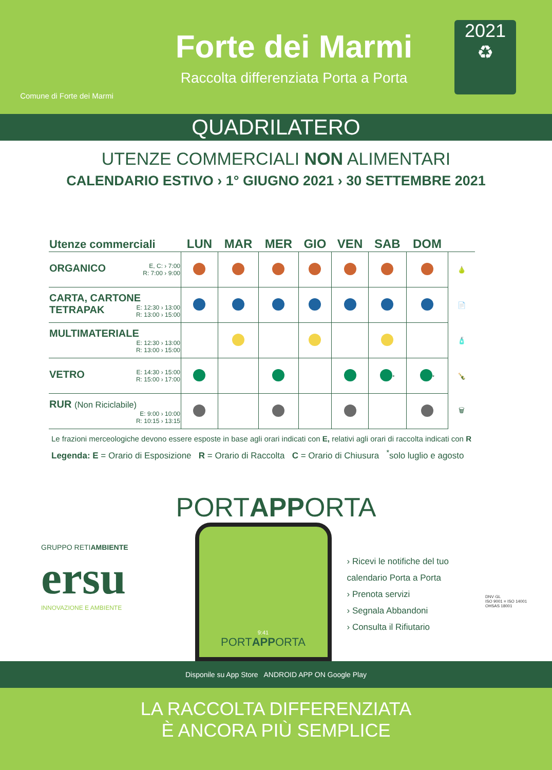Comune di Forte dei Marmi
Forte dei Marmi
Raccolta differenziata Porta a Porta
2021
♻
QUADRILATERO
UTENZE COMMERCIALI NON ALIMENTARI
CALENDARIO ESTIVO › 1° GIUGNO 2021 › 30 SETTEMBRE 2021
| Utenze commerciali | LUN | MAR | MER | GIO | VEN | SAB | DOM | |
| --- | --- | --- | --- | --- | --- | --- | --- | --- |
| ORGANICO E, C: › 7:00 R: 7:00 › 9:00 | | | | | | | | 🍐 |
| CARTA, CARTONE TETRAPAK E: 12:30 › 13:00 R: 13:00 › 15:00 | | | | | | | | 📄 |
| MULTIMATERIALE E: 12:30 › 13:00 R: 13:00 › 15:00 | | | | | | | | 🧴 |
| VETRO E: 14:30 › 15:00 R: 15:00 › 17:00 | | | | | | <sup>*</sup> | <sup>*</sup> | 🍾 |
| RUR (Non Riciclabile) E: 9:00 › 10:00 R: 10:15 › 13:15 | | | | | | | | 🗑 |
Le frazioni merceologiche devono essere esposte in base agli orari indicati con E, relativi agli orari di raccolta indicati con R
Legenda: E = Orario di Esposizione R = Orario di Raccolta C = Orario di Chiusura <sup>*</sup>solo luglio e agosto
PORTAPPORTA
GRUPPO RETIAMBIENTE
ersu
INNOVAZIONE E AMBIENTE
9:41
PORTAPPORTA
› Ricevi le notifiche del tuo calendario Porta a Porta
› Prenota servizi
› Segnala Abbandoni
› Consulta il Rifiutario
DNV·GL
ISO 9001 = ISO 14001
OHSAS 18001
Disponile su App Store ANDROID APP ON Google Play
LA RACCOLTA DIFFERENZIATA
È ANCORA PIÙ SEMPLICE